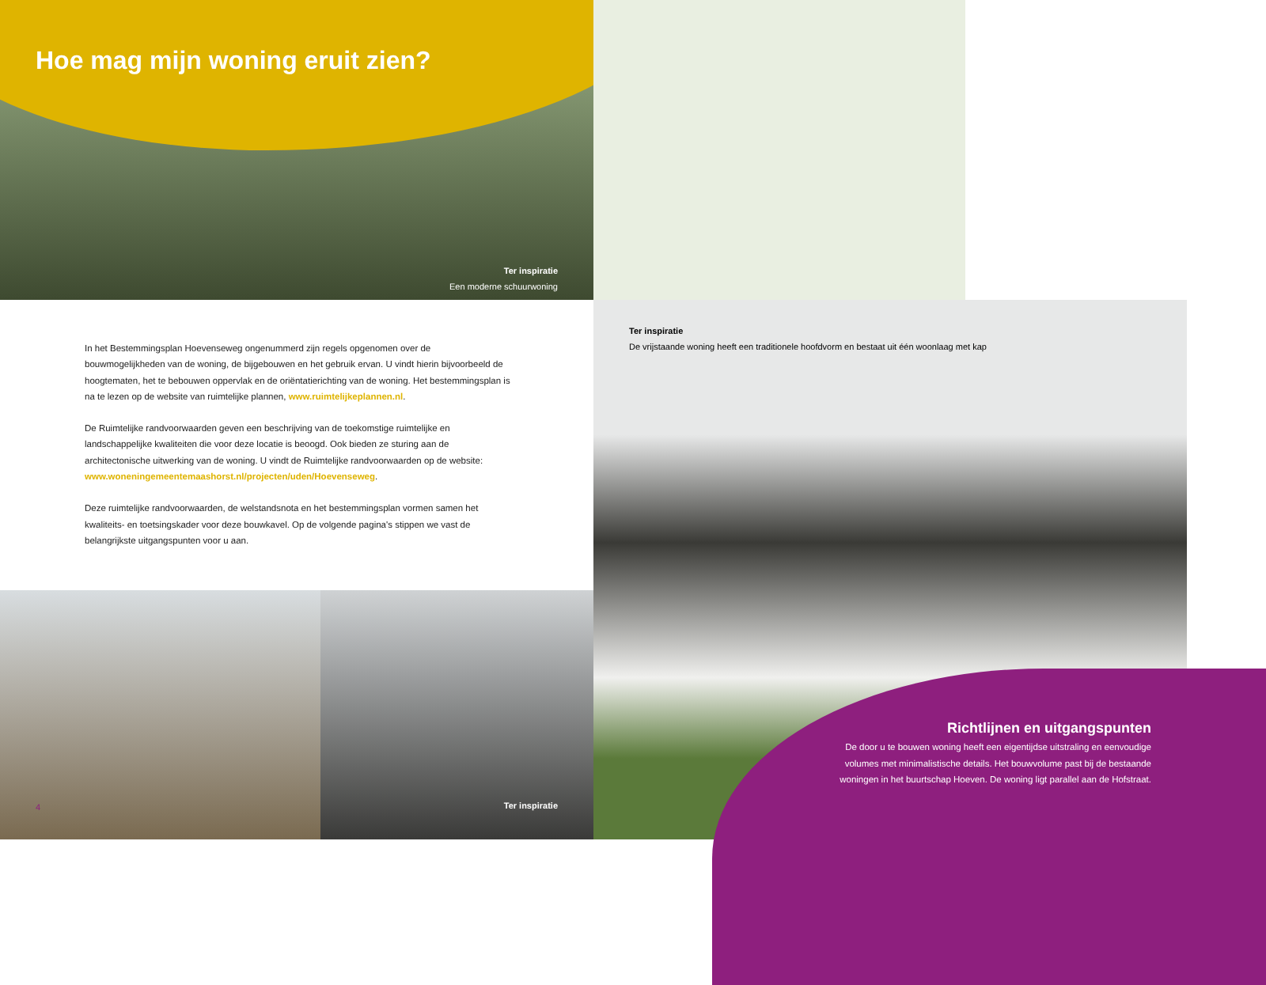Hoe mag mijn woning eruit zien?
Ter inspiratie
Een moderne schuurwoning
In het Bestemmingsplan Hoevenseweg ongenummerd zijn regels opgenomen over de bouwmogelijkheden van de woning, de bijgebouwen en het gebruik ervan. U vindt hierin bijvoorbeeld de hoogtematen, het te bebouwen oppervlak en de oriëntatierichting van de woning. Het bestemmingsplan is na te lezen op de website van ruimtelijke plannen, www.ruimtelijkeplannen.nl.
De Ruimtelijke randvoorwaarden geven een beschrijving van de toekomstige ruimtelijke en landschappelijke kwaliteiten die voor deze locatie is beoogd. Ook bieden ze sturing aan de architectonische uitwerking van de woning. U vindt de Ruimtelijke randvoorwaarden op de website: www.woneningemeentemaashorst.nl/projecten/uden/Hoevenseweg.
Deze ruimtelijke randvoorwaarden, de welstandsnota en het bestemmingsplan vormen samen het kwaliteits- en toetsingskader voor deze bouwkavel. Op de volgende pagina's stippen we vast de belangrijkste uitgangspunten voor u aan.
4 Ter inspiratie
Ter inspiratie
De vrijstaande woning heeft een traditionele hoofdvorm en bestaat uit één woonlaag met kap
Richtlijnen en uitgangspunten
De door u te bouwen woning heeft een eigentijdse uitstraling en eenvoudige volumes met minimalistische details. Het bouwvolume past bij de bestaande woningen in het buurtschap Hoeven. De woning ligt parallel aan de Hofstraat.